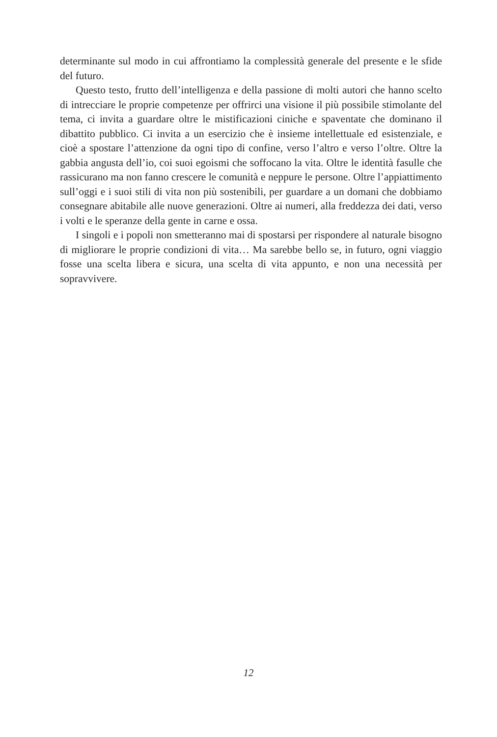determinante sul modo in cui affrontiamo la complessità generale del presente e le sfide del futuro.
Questo testo, frutto dell’intelligenza e della passione di molti autori che hanno scelto di intrecciare le proprie competenze per offrirci una visione il più possibile stimolante del tema, ci invita a guardare oltre le mistificazioni ciniche e spaventate che dominano il dibattito pubblico. Ci invita a un esercizio che è insieme intellettuale ed esistenziale, e cioè a spostare l’attenzione da ogni tipo di confine, verso l’altro e verso l’oltre. Oltre la gabbia angusta dell’io, coi suoi egoismi che soffocano la vita. Oltre le identità fasulle che rassicurano ma non fanno crescere le comunità e neppure le persone. Oltre l’appiattimento sull’oggi e i suoi stili di vita non più sostenibili, per guardare a un domani che dobbiamo consegnare abitabile alle nuove generazioni. Oltre ai numeri, alla freddezza dei dati, verso i volti e le speranze della gente in carne e ossa.
I singoli e i popoli non smetteranno mai di spostarsi per rispondere al naturale bisogno di migliorare le proprie condizioni di vita… Ma sarebbe bello se, in futuro, ogni viaggio fosse una scelta libera e sicura, una scelta di vita appunto, e non una necessità per sopravvivere.
12